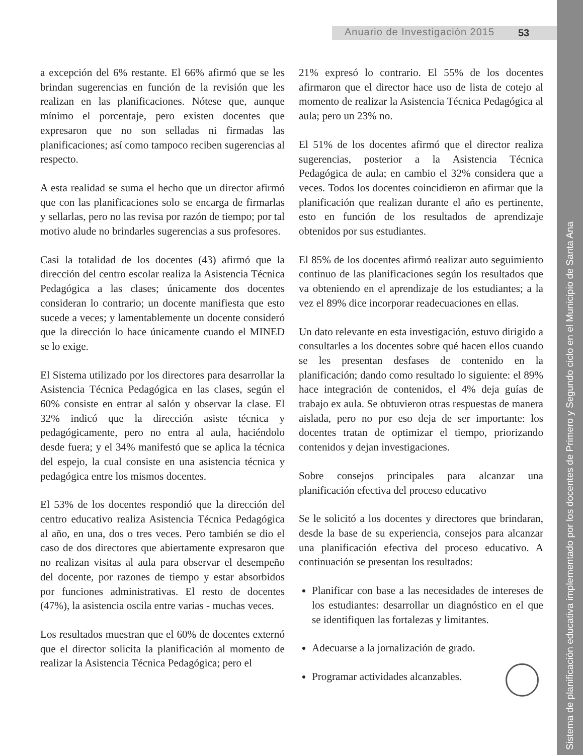Anuario de Investigación 2015 53
Sistema de planificación educativa implementado por los docentes de Primero y Segundo ciclo en el Municipio de Santa Ana
a excepción del 6% restante. El 66% afirmó que se les brindan sugerencias en función de la revisión que les realizan en las planificaciones. Nótese que, aunque mínimo el porcentaje, pero existen docentes que expresaron que no son selladas ni firmadas las planificaciones; así como tampoco reciben sugerencias al respecto.
A esta realidad se suma el hecho que un director afirmó que con las planificaciones solo se encarga de firmarlas y sellarlas, pero no las revisa por razón de tiempo; por tal motivo alude no brindarles sugerencias a sus profesores.
Casi la totalidad de los docentes (43) afirmó que la dirección del centro escolar realiza la Asistencia Técnica Pedagógica a las clases; únicamente dos docentes consideran lo contrario; un docente manifiesta que esto sucede a veces; y lamentablemente un docente consideró que la dirección lo hace únicamente cuando el MINED se lo exige.
El Sistema utilizado por los directores para desarrollar la Asistencia Técnica Pedagógica en las clases, según el 60% consiste en entrar al salón y observar la clase. El 32% indicó que la dirección asiste técnica y pedagógicamente, pero no entra al aula, haciéndolo desde fuera; y el 34% manifestó que se aplica la técnica del espejo, la cual consiste en una asistencia técnica y pedagógica entre los mismos docentes.
El 53% de los docentes respondió que la dirección del centro educativo realiza Asistencia Técnica Pedagógica al año, en una, dos o tres veces. Pero también se dio el caso de dos directores que abiertamente expresaron que no realizan visitas al aula para observar el desempeño del docente, por razones de tiempo y estar absorbidos por funciones administrativas. El resto de docentes (47%), la asistencia oscila entre varias - muchas veces.
Los resultados muestran que el 60% de docentes externó que el director solicita la planificación al momento de realizar la Asistencia Técnica Pedagógica; pero el
21% expresó lo contrario. El 55% de los docentes afirmaron que el director hace uso de lista de cotejo al momento de realizar la Asistencia Técnica Pedagógica al aula; pero un 23% no.
El 51% de los docentes afirmó que el director realiza sugerencias, posterior a la Asistencia Técnica Pedagógica de aula; en cambio el 32% considera que a veces. Todos los docentes coincidieron en afirmar que la planificación que realizan durante el año es pertinente, esto en función de los resultados de aprendizaje obtenidos por sus estudiantes.
El 85% de los docentes afirmó realizar auto seguimiento continuo de las planificaciones según los resultados que va obteniendo en el aprendizaje de los estudiantes; a la vez el 89% dice incorporar readecuaciones en ellas.
Un dato relevante en esta investigación, estuvo dirigido a consultarles a los docentes sobre qué hacen ellos cuando se les presentan desfases de contenido en la planificación; dando como resultado lo siguiente: el 89% hace integración de contenidos, el 4% deja guías de trabajo ex aula. Se obtuvieron otras respuestas de manera aislada, pero no por eso deja de ser importante: los docentes tratan de optimizar el tiempo, priorizando contenidos y dejan investigaciones.
Sobre consejos principales para alcanzar una planificación efectiva del proceso educativo
Se le solicitó a los docentes y directores que brindaran, desde la base de su experiencia, consejos para alcanzar una planificación efectiva del proceso educativo. A continuación se presentan los resultados:
Planificar con base a las necesidades de intereses de los estudiantes: desarrollar un diagnóstico en el que se identifiquen las fortalezas y limitantes.
Adecuarse a la jornalización de grado.
Programar actividades alcanzables.